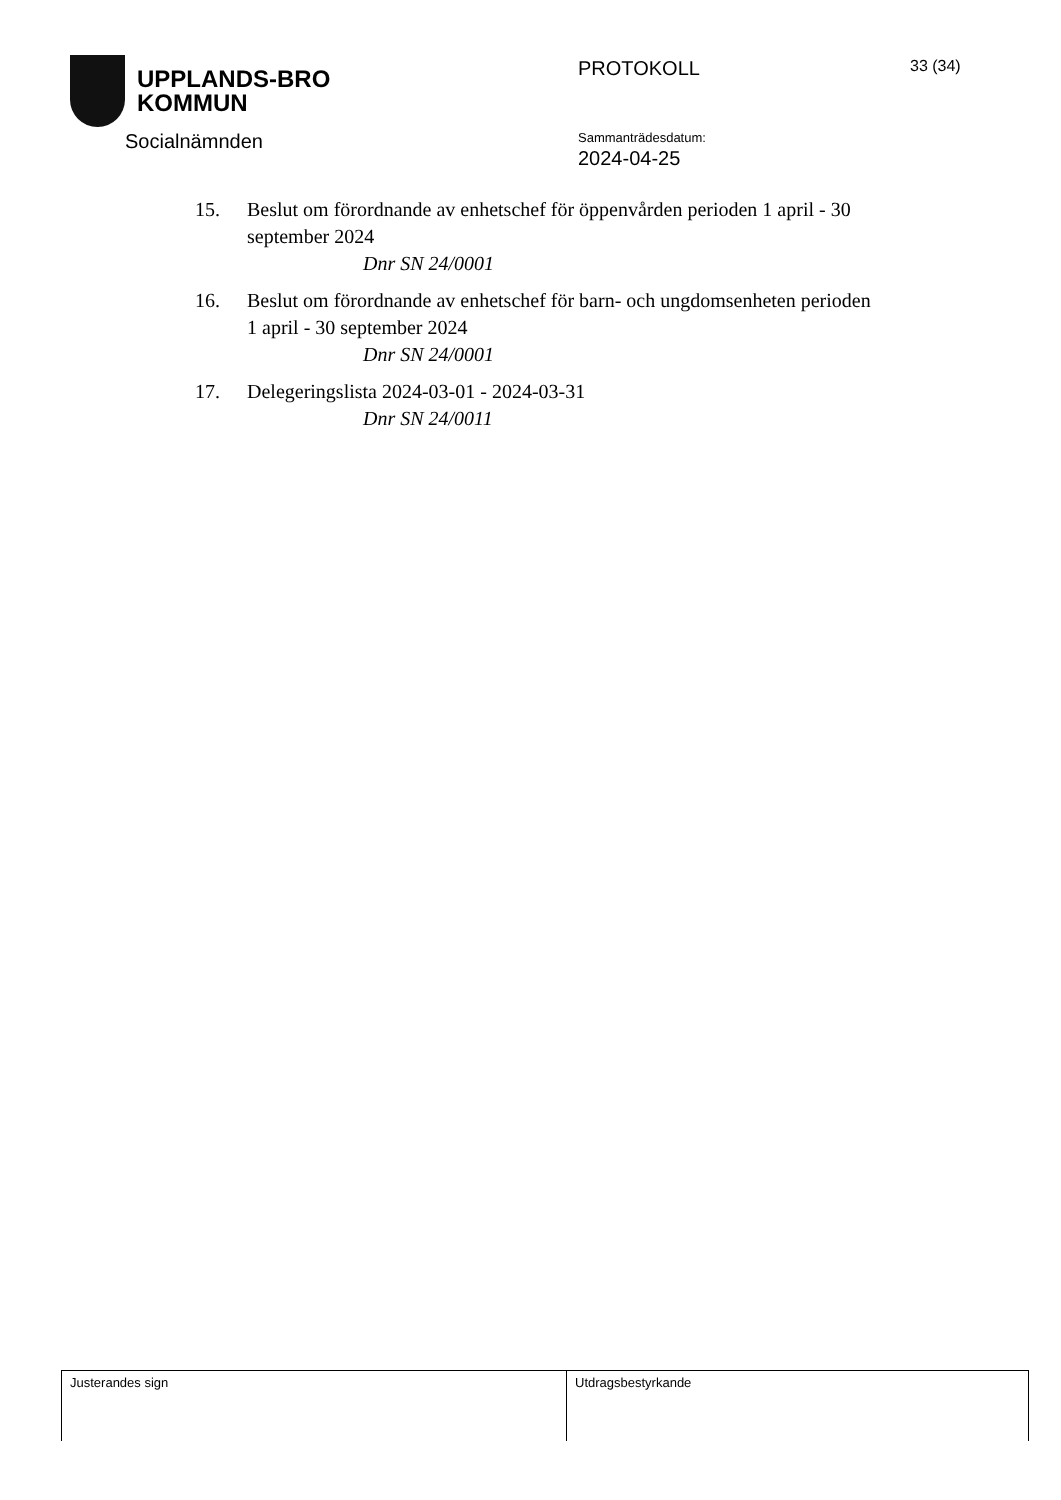UPPLANDS-BRO
KOMMUN
Socialnämnden
PROTOKOLL 33 (34)
Sammanträdesdatum:
2024-04-25
15. Beslut om förordnande av enhetschef för öppenvården perioden 1 april - 30 september 2024
Dnr SN 24/0001
16. Beslut om förordnande av enhetschef för barn- och ungdomsenheten perioden 1 april - 30 september 2024
Dnr SN 24/0001
17. Delegeringslista 2024-03-01 - 2024-03-31
Dnr SN 24/0011
Justerandes sign Utdragsbestyrkande